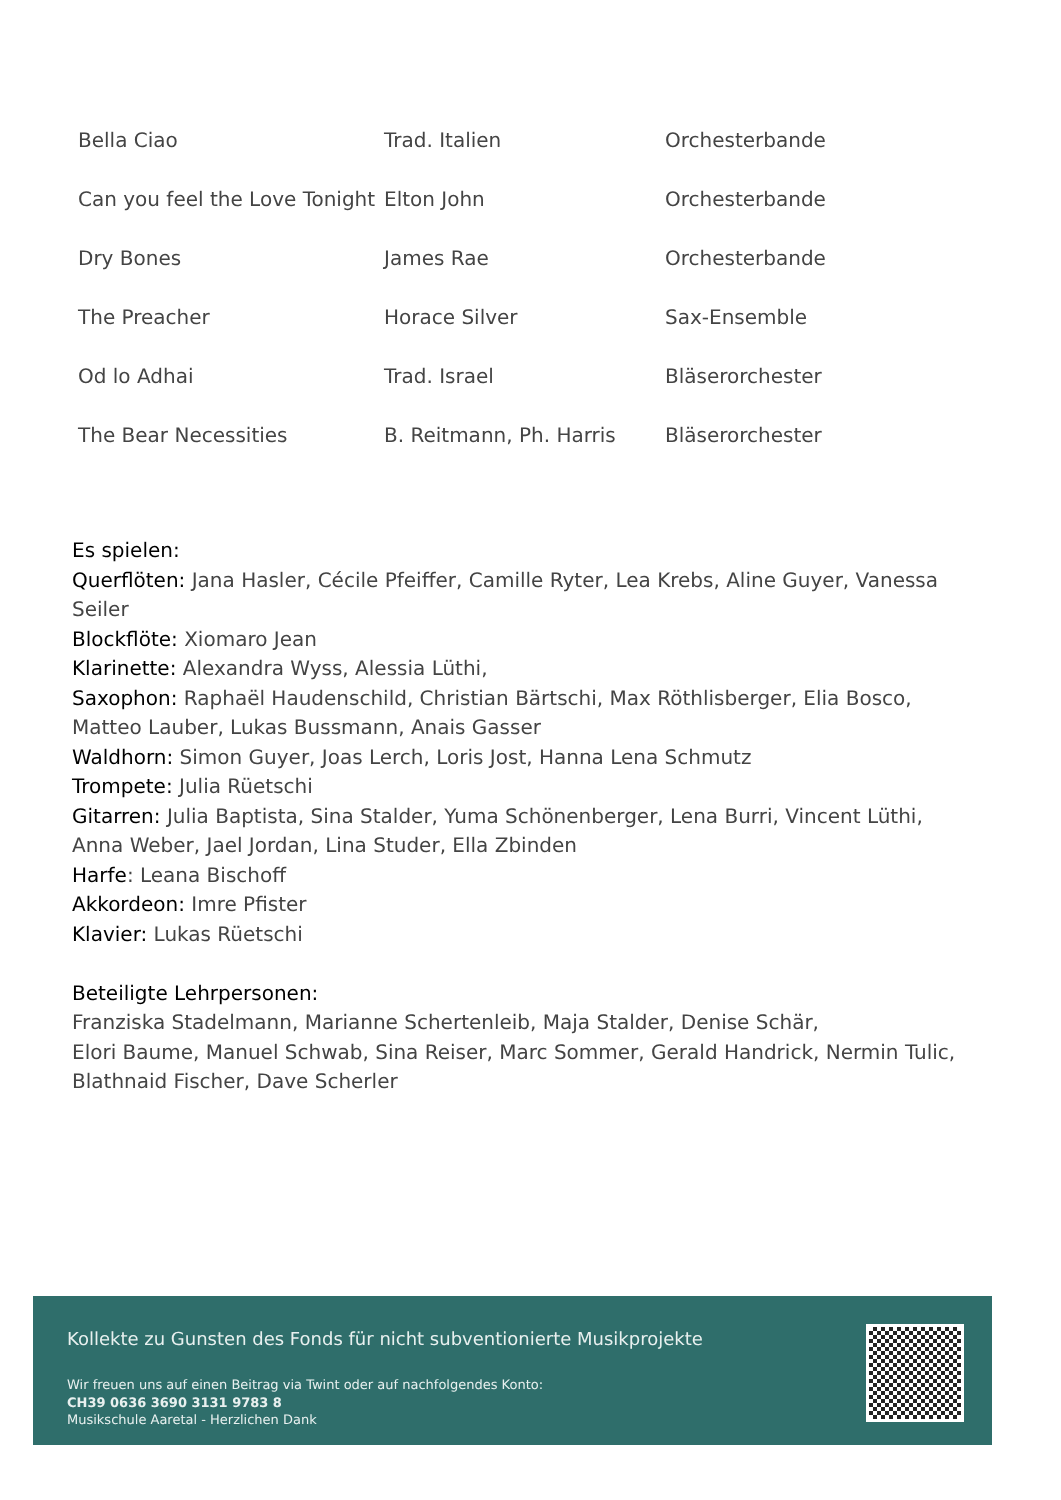| Bella Ciao | Trad. Italien | Orchesterbande |
| Can you feel the Love Tonight | Elton John | Orchesterbande |
| Dry Bones | James Rae | Orchesterbande |
| The Preacher | Horace Silver | Sax-Ensemble |
| Od lo Adhai | Trad. Israel | Bläserorchester |
| The Bear Necessities | B. Reitmann, Ph. Harris | Bläserorchester |
Es spielen:
Querflöten: Jana Hasler, Cécile Pfeiffer, Camille Ryter, Lea Krebs, Aline Guyer, Vanessa Seiler
Blockflöte: Xiomaro Jean
Klarinette: Alexandra Wyss, Alessia Lüthi,
Saxophon: Raphaël Haudenschild, Christian Bärtschi, Max Röthlisberger, Elia Bosco, Matteo Lauber, Lukas Bussmann, Anais Gasser
Waldhorn: Simon Guyer, Joas Lerch, Loris Jost, Hanna Lena Schmutz
Trompete: Julia Rüetschi
Gitarren: Julia Baptista, Sina Stalder, Yuma Schönenberger, Lena Burri, Vincent Lüthi, Anna Weber, Jael Jordan, Lina Studer, Ella Zbinden
Harfe: Leana Bischoff
Akkordeon: Imre Pfister
Klavier: Lukas Rüetschi
Beteiligte Lehrpersonen:
Franziska Stadelmann, Marianne Schertenleib, Maja Stalder, Denise Schär,
Elori Baume, Manuel Schwab, Sina Reiser, Marc Sommer, Gerald Handrick, Nermin Tulic, Blathnaid Fischer, Dave Scherler
Kollekte zu Gunsten des Fonds für nicht subventionierte Musikprojekte
Wir freuen uns auf einen Beitrag via Twint oder auf nachfolgendes Konto:
CH39 0636 3690 3131 9783 8
Musikschule Aaretal - Herzlichen Dank